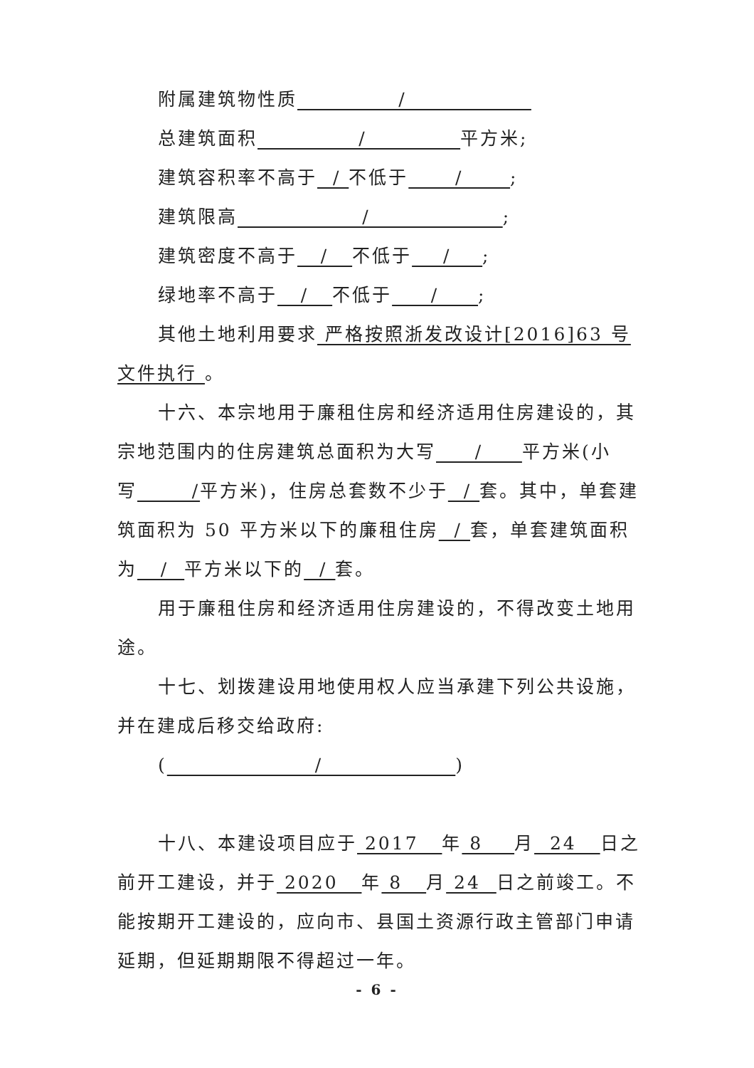附属建筑物性质 /
总建筑面积 / 平方米;
建筑容积率不高于 / 不低于 / ;
建筑限高 / ;
建筑密度不高于 / 不低于 / ;
绿地率不高于 / 不低于 / ;
其他土地利用要求 严格按照浙发改设计[2016]63 号文件执行 。
十六、本宗地用于廉租住房和经济适用住房建设的，其宗地范围内的住房建筑总面积为大写 / 平方米(小写 /平方米)，住房总套数不少于 / 套。其中，单套建筑面积为 50 平方米以下的廉租住房 / 套，单套建筑面积为 / 平方米以下的 / 套。
用于廉租住房和经济适用住房建设的，不得改变土地用途。
十七、划拨建设用地使用权人应当承建下列公共设施，并在建成后移交给政府:
( / )
十八、本建设项目应于 2017 年 8 月 24 日之前开工建设，并于 2020 年 8 月 24 日之前竣工。不能按期开工建设的，应向市、县国土资源行政主管部门申请延期，但延期期限不得超过一年。
- 6 -